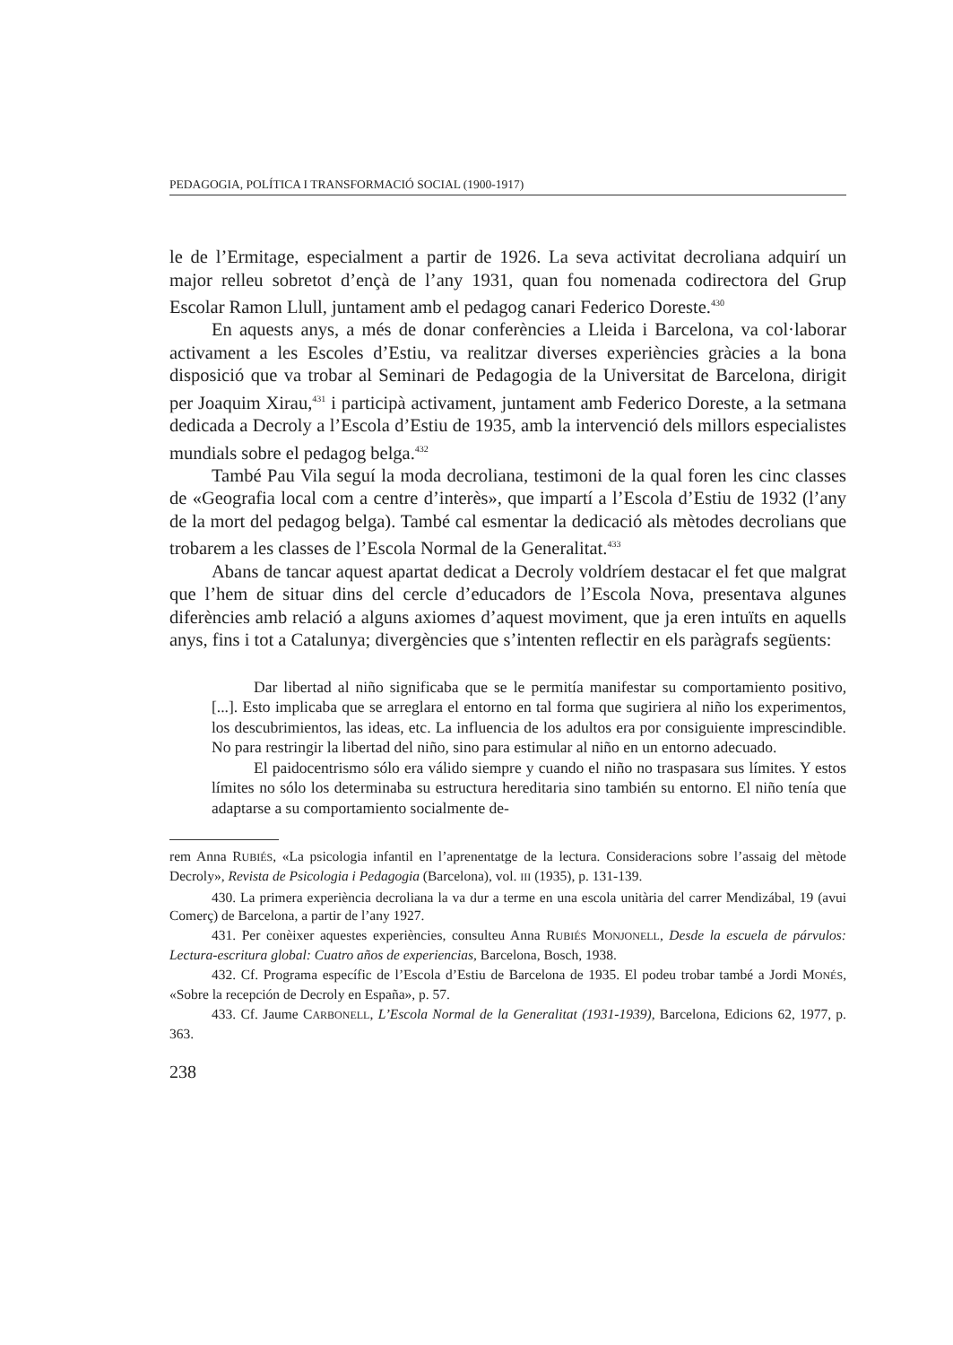PEDAGOGIA, POLÍTICA I TRANSFORMACIÓ SOCIAL (1900-1917)
le de l’Ermitage, especialment a partir de 1926. La seva activitat decroliana adquirí un major relleu sobretot d’ençà de l’any 1931, quan fou nomenada codirectora del Grup Escolar Ramon Llull, juntament amb el pedagog canari Federico Doreste.<sup>430</sup>
En aquests anys, a més de donar conferències a Lleida i Barcelona, va col·laborar activament a les Escoles d’Estiu, va realitzar diverses experiències gràcies a la bona disposició que va trobar al Seminari de Pedagogia de la Universitat de Barcelona, dirigit per Joaquim Xirau,<sup>431</sup> i participà activament, juntament amb Federico Doreste, a la setmana dedicada a Decroly a l’Escola d’Estiu de 1935, amb la intervenció dels millors especialistes mundials sobre el pedagog belga.<sup>432</sup>
També Pau Vila seguí la moda decroliana, testimoni de la qual foren les cinc classes de «Geografia local com a centre d’interès», que impartí a l’Escola d’Estiu de 1932 (l’any de la mort del pedagog belga). També cal esmentar la dedicació als mètodes decrolians que trobarem a les classes de l’Escola Normal de la Generalitat.<sup>433</sup>
Abans de tancar aquest apartat dedicat a Decroly voldríem destacar el fet que malgrat que l’hem de situar dins del cercle d’educadors de l’Escola Nova, presentava algunes diferències amb relació a alguns axiomes d’aquest moviment, que ja eren intuïts en aquells anys, fins i tot a Catalunya; divergències que s’intenten reflectir en els paràgrafs següents:
Dar libertad al niño significaba que se le permitía manifestar su comportamiento positivo, [...]. Esto implicaba que se arreglara el entorno en tal forma que sugiriera al niño los experimentos, los descubrimientos, las ideas, etc. La influencia de los adultos era por consiguiente imprescindible. No para restringir la libertad del niño, sino para estimular al niño en un entorno adecuado.
El paidocentrismo sólo era válido siempre y cuando el niño no traspasara sus límites. Y estos límites no sólo los determinaba su estructura hereditaria sino también su entorno. El niño tenía que adaptarse a su comportamiento socialmente de-
rem Anna RUBIÉS, «La psicologia infantil en l’aprenentatge de la lectura. Consideracions sobre l’assaig del mètode Decroly», Revista de Psicologia i Pedagogia (Barcelona), vol. III (1935), p. 131-139.
430. La primera experiència decroliana la va dur a terme en una escola unitària del carrer Mendizábal, 19 (avui Comerç) de Barcelona, a partir de l’any 1927.
431. Per conèixer aquestes experiències, consulteu Anna RUBIÉS MONJONELL, Desde la escuela de párvulos: Lectura-escritura global: Cuatro años de experiencias, Barcelona, Bosch, 1938.
432. Cf. Programa específic de l’Escola d’Estiu de Barcelona de 1935. El podeu trobar també a Jordi MONÉS, «Sobre la recepción de Decroly en España», p. 57.
433. Cf. Jaume CARBONELL, L’Escola Normal de la Generalitat (1931-1939), Barcelona, Edicions 62, 1977, p. 363.
238